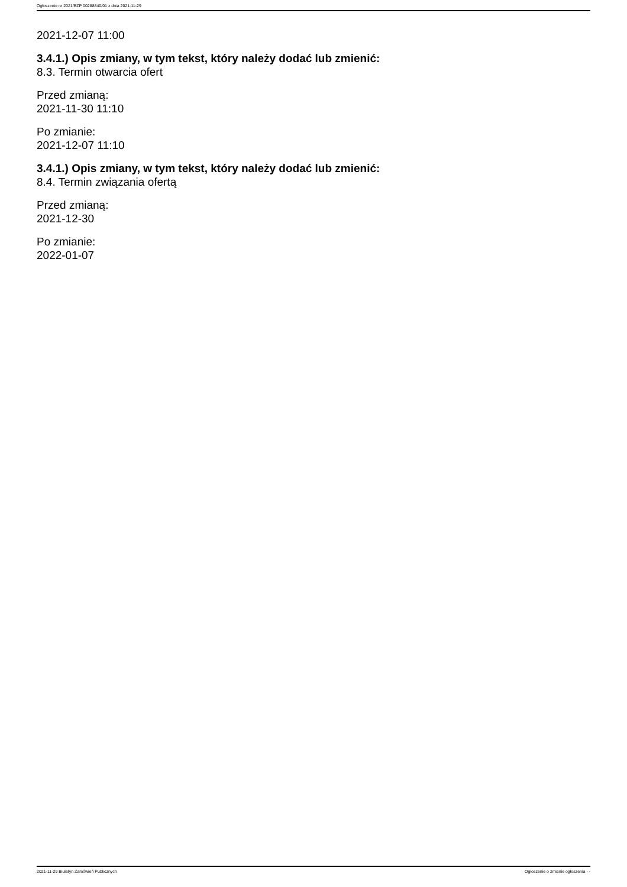Ogłoszenie nr 2021/BZP 00288840/01 z dnia 2021-11-29
2021-12-07 11:00
3.4.1.) Opis zmiany, w tym tekst, który należy dodać lub zmienić:
8.3. Termin otwarcia ofert
Przed zmianą:
2021-11-30 11:10
Po zmianie:
2021-12-07 11:10
3.4.1.) Opis zmiany, w tym tekst, który należy dodać lub zmienić:
8.4. Termin związania ofertą
Przed zmianą:
2021-12-30
Po zmianie:
2022-01-07
2021-11-29 Biuletyn Zamówień Publicznych Ogłoszenie o zmianie ogłoszenia - -